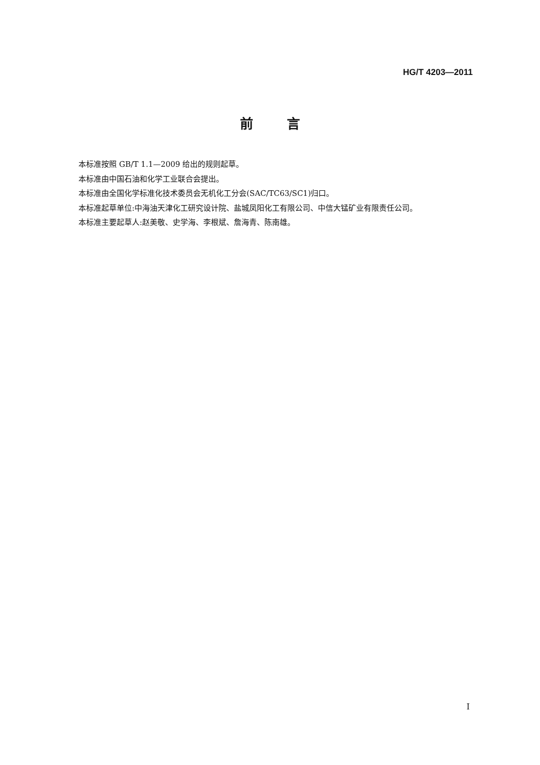HG/T 4203—2011
前言
本标准按照 GB/T 1.1—2009 给出的规则起草。
本标准由中国石油和化学工业联合会提出。
本标准由全国化学标准化技术委员会无机化工分会(SAC/TC63/SC1)归口。
本标准起草单位:中海油天津化工研究设计院、盐城凤阳化工有限公司、中信大锰矿业有限责任公司。
本标准主要起草人:赵美敬、史学海、李根斌、詹海青、陈南雄。
I